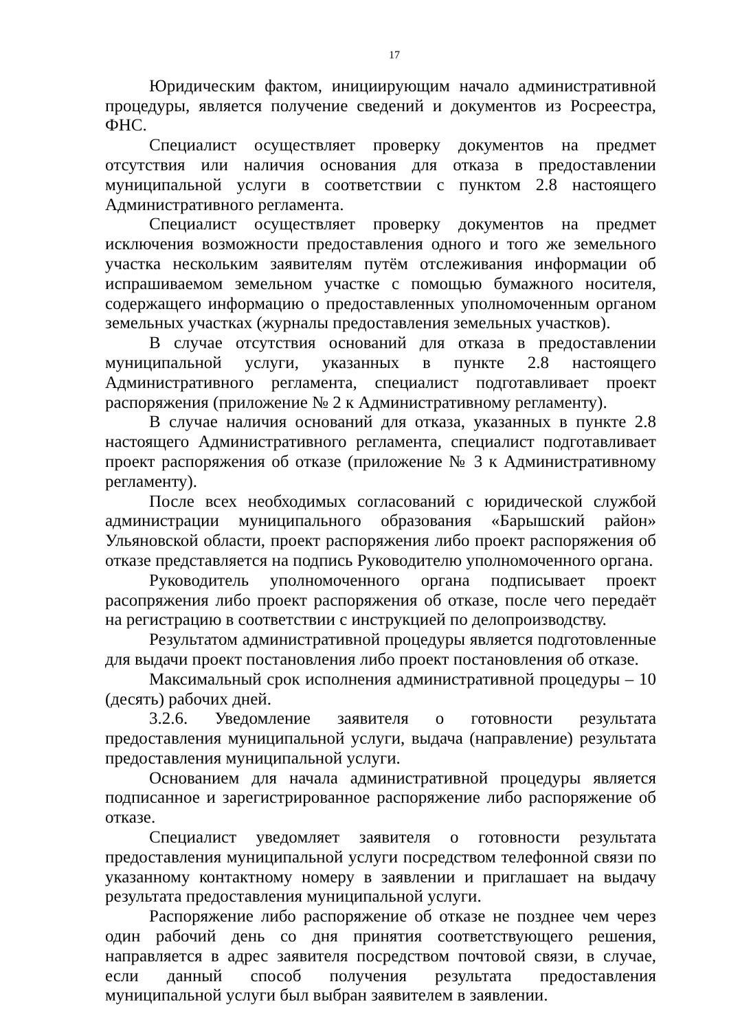17
Юридическим фактом, инициирующим начало административной процедуры, является получение сведений и документов из Росреестра, ФНС.
Специалист осуществляет проверку документов на предмет отсутствия или наличия основания для отказа в предоставлении муниципальной услуги в соответствии с пунктом 2.8 настоящего Административного регламента.
Специалист осуществляет проверку документов на предмет исключения возможности предоставления одного и того же земельного участка нескольким заявителям путём отслеживания информации об испрашиваемом земельном участке с помощью бумажного носителя, содержащего информацию о предоставленных уполномоченным органом земельных участках (журналы предоставления земельных участков).
В случае отсутствия оснований для отказа в предоставлении муниципальной услуги, указанных в пункте 2.8 настоящего Административного регламента, специалист подготавливает проект распоряжения (приложение № 2 к Административному регламенту).
В случае наличия оснований для отказа, указанных в пункте 2.8 настоящего Административного регламента, специалист подготавливает проект распоряжения об отказе (приложение № 3 к Административному регламенту).
После всех необходимых согласований с юридической службой администрации муниципального образования «Барышский район» Ульяновской области, проект распоряжения либо проект распоряжения об отказе представляется на подпись Руководителю уполномоченного органа.
Руководитель уполномоченного органа подписывает проект расопряжения либо проект распоряжения об отказе, после чего передаёт на регистрацию в соответствии с инструкцией по делопроизводству.
Результатом административной процедуры является подготовленные для выдачи проект постановления либо проект постановления об отказе.
Максимальный срок исполнения административной процедуры – 10 (десять) рабочих дней.
3.2.6. Уведомление заявителя о готовности результата предоставления муниципальной услуги, выдача (направление) результата предоставления муниципальной услуги.
Основанием для начала административной процедуры является подписанное и зарегистрированное распоряжение либо распоряжение об отказе.
Специалист уведомляет заявителя о готовности результата предоставления муниципальной услуги посредством телефонной связи по указанному контактному номеру в заявлении и приглашает на выдачу результата предоставления муниципальной услуги.
Распоряжение либо распоряжение об отказе не позднее чем через один рабочий день со дня принятия соответствующего решения, направляется в адрес заявителя посредством почтовой связи, в случае, если данный способ получения результата предоставления муниципальной услуги был выбран заявителем в заявлении.